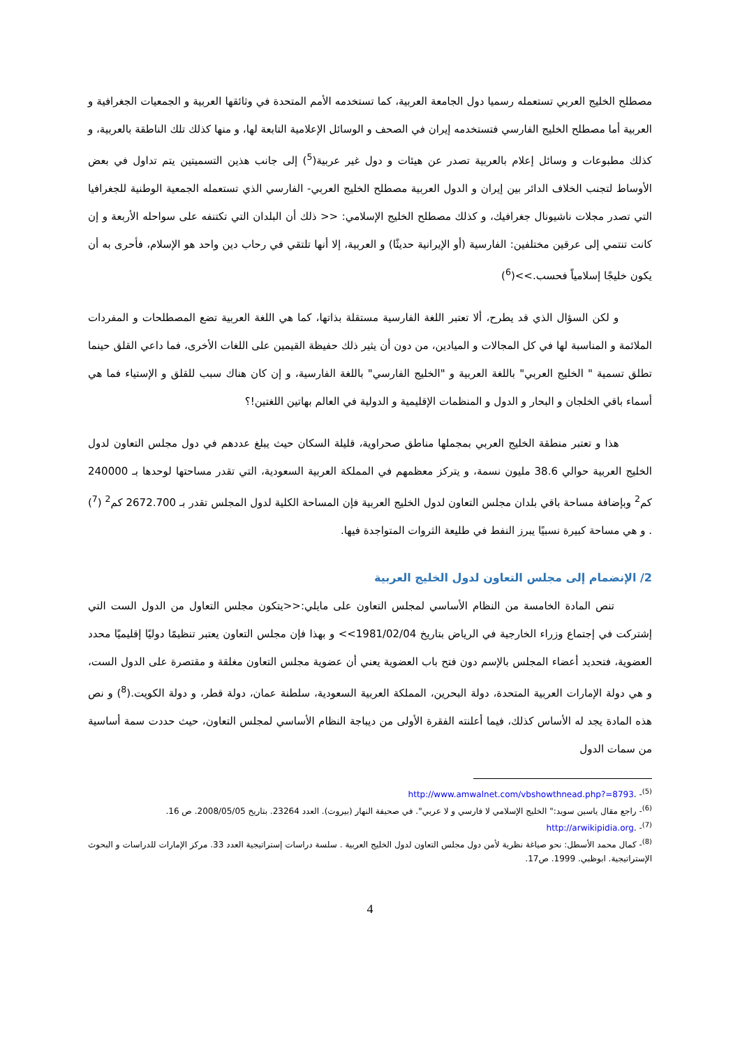مصطلح الخليج العربي تستعمله رسميا دول الجامعة العربية، كما تستخدمه الأمم المتحدة في وثائقها العربية و الجمعيات الجغرافية و العربية أما مصطلح الخليج الفارسي فتستخدمه إيران في الصحف و الوسائل الإعلامية التابعة لها، و منها كذلك تلك الناطقة بالعربية، و كذلك مطبوعات و وسائل إعلام بالعربية تصدر عن هيئات و دول غير عربية(<sup>5</sup>) إلى جانب هذين التسميتين يتم تداول في بعض الأوساط لتجنب الخلاف الدائر بين إيران و الدول العربية مصطلح الخليج العربي- الفارسي الذي تستعمله الجمعية الوطنية للجغرافيا التي تصدر مجلات ناشيونال جغرافيك، و كذلك مصطلح الخليج الإسلامي: << ذلك أن البلدان التي تكتنفه على سواحله الأربعة و إن كانت تنتمي إلى عرقين مختلفين: الفارسية (أو الإيرانية حديثًا) و العربية، إلا أنها تلتقي في رحاب دين واحد هو الإسلام، فأحرى به أن يكون خليجًا إسلامياً فحسب.>>(<sup>6</sup>)
و لكن السؤال الذي قد يطرح، ألا تعتبر اللغة الفارسية مستقلة بذاتها، كما هي اللغة العربية تضع المصطلحات و المفردات الملائمة و المناسبة لها في كل المجالات و الميادين، من دون أن يثير ذلك حفيظة القيمين على اللغات الأخرى، فما داعي القلق حينما تطلق تسمية " الخليج العربي" باللغة العربية و "الخليج الفارسي" باللغة الفارسية، و إن كان هناك سبب للقلق و الإستياء فما هي أسماء باقي الخلجان و البحار و الدول و المنظمات الإقليمية و الدولية في العالم بهاتين اللغتين!؟
هذا و تعتبر منطقة الخليج العربي بمجملها مناطق صحراوية، قليلة السكان حيث يبلغ عددهم في دول مجلس التعاون لدول الخليج العربية حوالي 38.6 مليون نسمة، و يتركز معظمهم في المملكة العربية السعودية، التي تقدر مساحتها لوحدها بـ 240000 كم<sup>2</sup> وبإضافة مساحة باقي بلدان مجلس التعاون لدول الخليج العربية فإن المساحة الكلية لدول المجلس تقدر بـ 2672.700 كم<sup>2</sup> (<sup>7</sup>) . و هي مساحة كبيرة نسبيًا يبرز النفط في طليعة الثروات المتواجدة فيها.
2/ الإنضمام إلى مجلس التعاون لدول الخليج العربية
تنص المادة الخامسة من النظام الأساسي لمجلس التعاون على مايلي:<<يتكون مجلس التعاول من الدول الست التي إشتركت في إجتماع وزراء الخارجية في الرياض بتاريخ 1981/02/04>> و بهذا فإن مجلس التعاون يعتبر تنظيمًا دوليًا إقليميًا محدد العضوية، فتحديد أعضاء المجلس بالإسم دون فتح باب العضوية يعني أن عضوية مجلس التعاون مغلقة و مقتصرة على الدول الست، و هي دولة الإمارات العربية المتحدة، دولة البحرين، المملكة العربية السعودية، سلطنة عمان، دولة قطر، و دولة الكويت.(<sup>8</sup>) و نص هذه المادة يجد له الأساس كذلك، فيما أعلنته الفقرة الأولى من ديباجة النظام الأساسي لمجلس التعاون، حيث حددت سمة أساسية من سمات الدول
<sup>(5)</sup>- .http://www.amwalnet.com/vbshowthnead.php?=8793
<sup>(6)</sup>- راجع مقال ياسين سويد:" الخليج الإسلامي لا فارسي و لا عربي". في صحيفة النهار (بيروت). العدد 23264. بتاريخ 2008/05/05. ص 16.
<sup>(7)</sup>- .http://arwikipidia.org
<sup>(8)</sup>- كمال محمد الأسطل: نحو صياغة نظرية لأمن دول مجلس التعاون لدول الخليج العربية . سلسة دراسات إستراتيجية العدد 33. مركز الإمارات للدراسات و البحوث الإستراتيجية. ابوظبي. 1999. ص17.
4